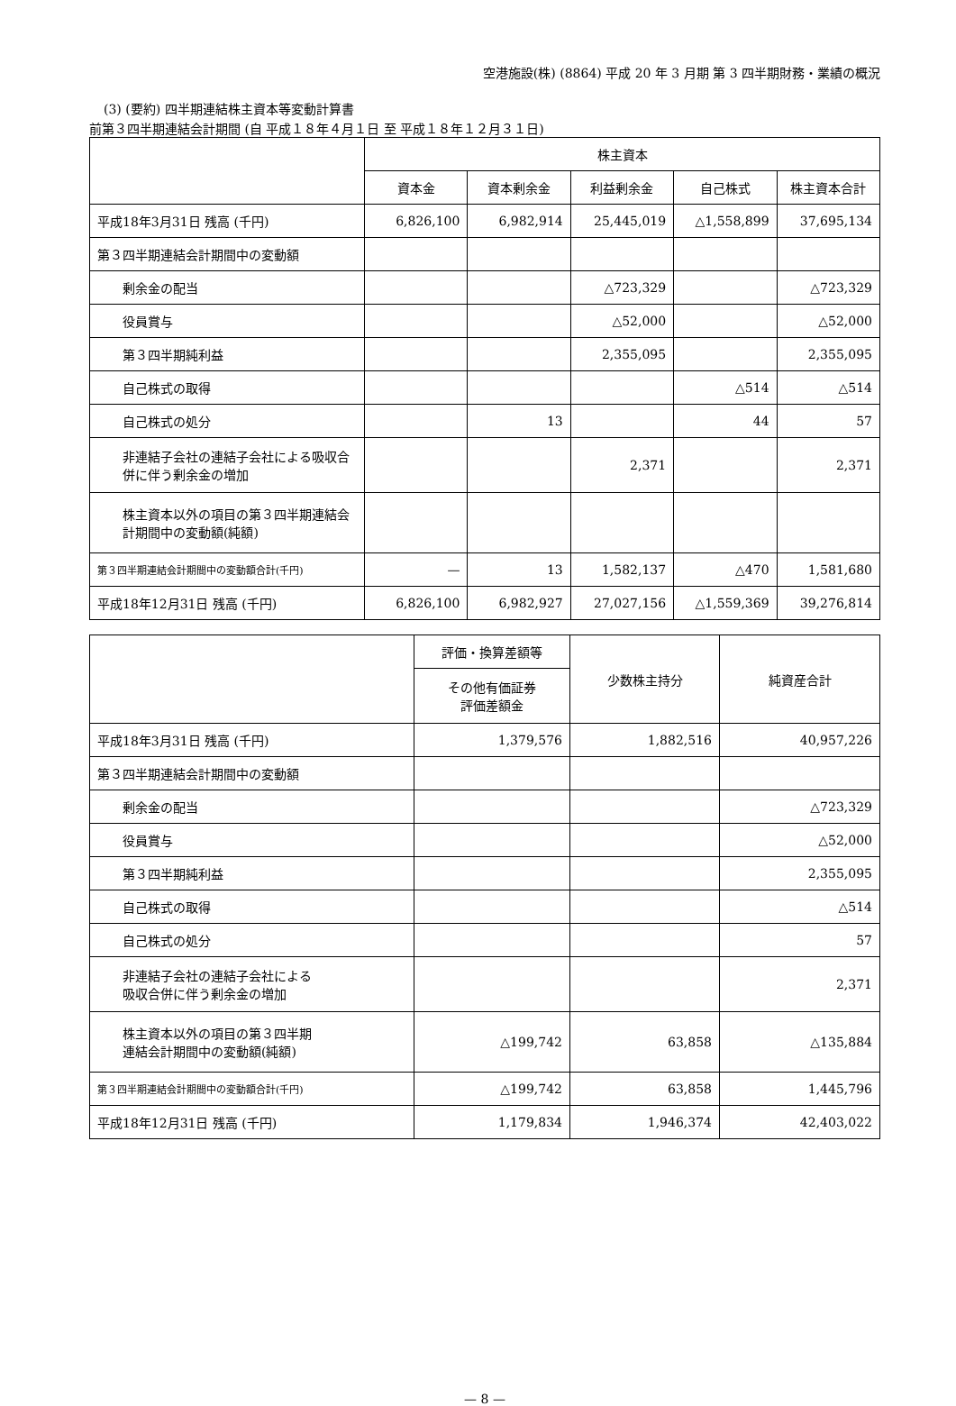空港施設(株) (8864) 平成 20 年 3 月期 第 3 四半期財務・業績の概況
(3) (要約) 四半期連結株主資本等変動計算書
前第３四半期連結会計期間 (自 平成１８年４月１日 至 平成１８年１２月３１日)
| | 株主資本 | | | | |
| --- | --- | --- | --- | --- | --- |
| | 資本金 | 資本剰余金 | 利益剰余金 | 自己株式 | 株主資本合計 |
| 平成18年3月31日 残高 (千円) | 6,826,100 | 6,982,914 | 25,445,019 | △1,558,899 | 37,695,134 |
| 第３四半期連結会計期間中の変動額 | | | | | |
| 剰余金の配当 | | | △723,329 | | △723,329 |
| 役員賞与 | | | △52,000 | | △52,000 |
| 第３四半期純利益 | | | 2,355,095 | | 2,355,095 |
| 自己株式の取得 | | | | △514 | △514 |
| 自己株式の処分 | | 13 | | 44 | 57 |
| 非連結子会社の連結子会社による吸収合併に伴う剰余金の増加 | | | 2,371 | | 2,371 |
| 株主資本以外の項目の第３四半期連結会計期間中の変動額(純額) | | | | | |
| 第３四半期連結会計期間中の変動額合計(千円) | — | 13 | 1,582,137 | △470 | 1,581,680 |
| 平成18年12月31日 残高 (千円) | 6,826,100 | 6,982,927 | 27,027,156 | △1,559,369 | 39,276,814 |
| | 評価・換算差額等 | 少数株主持分 | 純資産合計 |
| --- | --- | --- | --- |
| | その他有価証券 評価差額金 | | |
| 平成18年3月31日 残高 (千円) | 1,379,576 | 1,882,516 | 40,957,226 |
| 第３四半期連結会計期間中の変動額 | | | |
| 剰余金の配当 | | | △723,329 |
| 役員賞与 | | | △52,000 |
| 第３四半期純利益 | | | 2,355,095 |
| 自己株式の取得 | | | △514 |
| 自己株式の処分 | | | 57 |
| 非連結子会社の連結子会社による 吸収合併に伴う剰余金の増加 | | | 2,371 |
| 株主資本以外の項目の第３四半期 連結会計期間中の変動額(純額) | △199,742 | 63,858 | △135,884 |
| 第３四半期連結会計期間中の変動額合計(千円) | △199,742 | 63,858 | 1,445,796 |
| 平成18年12月31日 残高 (千円) | 1,179,834 | 1,946,374 | 42,403,022 |
— 8 —